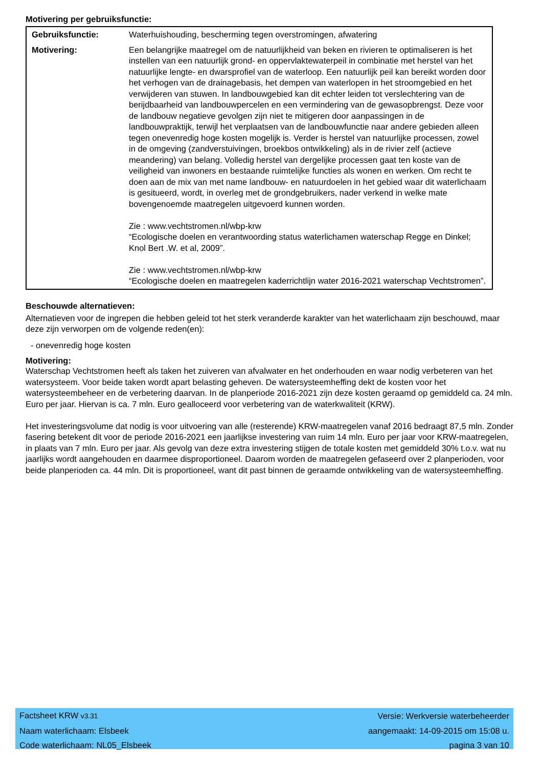Motivering per gebruiksfunctie:
| Gebruiksfunctie: | Waterhuishouding, bescherming tegen overstromingen, afwatering |
| Motivering: | Een belangrijke maatregel om de natuurlijkheid van beken en rivieren te optimaliseren is het instellen van een natuurlijk grond- en oppervlaktewaterpeil in combinatie met herstel van het natuurlijke lengte- en dwarsprofiel van de waterloop. Een natuurlijk peil kan bereikt worden door het verhogen van de drainagebasis, het dempen van waterlopen in het stroomgebied en het verwijderen van stuwen. In landbouwgebied kan dit echter leiden tot verslechtering van de berijdbaarheid van landbouwpercelen en een vermindering van de gewasopbrengst. Deze voor de landbouw negatieve gevolgen zijn niet te mitigeren door aanpassingen in de landbouwpraktijk, terwijl het verplaatsen van de landbouwfunctie naar andere gebieden alleen tegen onevenredig hoge kosten mogelijk is. Verder is herstel van natuurlijke processen, zowel in de omgeving (zandverstuivingen, broekbos ontwikkeling) als in de rivier zelf (actieve meandering) van belang. Volledig herstel van dergelijke processen gaat ten koste van de veiligheid van inwoners en bestaande ruimtelijke functies als wonen en werken. Om recht te doen aan de mix van met name landbouw- en natuurdoelen in het gebied waar dit waterlichaam is gesitueerd, wordt, in overleg met de grondgebruikers, nader verkend in welke mate bovengenoemde maatregelen uitgevoerd kunnen worden. Zie : www.vechtstromen.nl/wbp-krw “Ecologische doelen en verantwoording status waterlichamen waterschap Regge en Dinkel; Knol Bert .W. et al, 2009”. Zie : www.vechtstromen.nl/wbp-krw “Ecologische doelen en maatregelen kaderrichtlijn water 2016-2021 waterschap Vechtstromen”. |
Beschouwde alternatieven:
Alternatieven voor de ingrepen die hebben geleid tot het sterk veranderde karakter van het waterlichaam zijn beschouwd, maar deze zijn verworpen om de volgende reden(en):
- onevenredig hoge kosten
Motivering:
Waterschap Vechtstromen heeft als taken het zuiveren van afvalwater en het onderhouden en waar nodig verbeteren van het watersysteem. Voor beide taken wordt apart belasting geheven. De watersysteemheffing dekt de kosten voor het watersysteembeheer en de verbetering daarvan. In de planperiode 2016-2021 zijn deze kosten geraamd op gemiddeld ca. 24 mln. Euro per jaar. Hiervan is ca. 7 mln. Euro gealloceerd voor verbetering van de waterkwaliteit (KRW).
Het investeringsvolume dat nodig is voor uitvoering van alle (resterende) KRW-maatregelen vanaf 2016 bedraagt 87,5 mln. Zonder fasering betekent dit voor de periode 2016-2021 een jaarlijkse investering van ruim 14 mln. Euro per jaar voor KRW-maatregelen, in plaats van 7 mln. Euro per jaar. Als gevolg van deze extra investering stijgen de totale kosten met gemiddeld 30% t.o.v. wat nu jaarlijks wordt aangehouden en daarmee disproportioneel. Daarom worden de maatregelen gefaseerd over 2 planperioden, voor beide planperioden ca. 44 mln. Dit is proportioneel, want dit past binnen de geraamde ontwikkeling van de watersysteemheffing.
| Factsheet KRW v3.31 | Versie: Werkversie waterbeheerder |
| Naam waterlichaam: Elsbeek | aangemaakt: 14-09-2015 om 15:08 u. |
| Code waterlichaam: NL05_Elsbeek | pagina 3 van 10 |